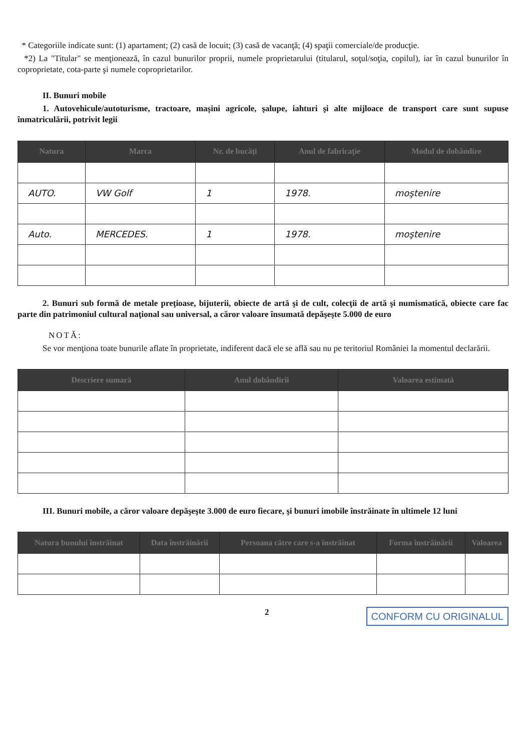* Categoriile indicate sunt: (1) apartament; (2) casă de locuit; (3) casă de vacanţă; (4) spaţii comerciale/de producţie.
*2) La "Titular" se menţionează, în cazul bunurilor proprii, numele proprietarului (titularul, soţul/soţia, copilul), iar în cazul bunurilor în coproprietate, cota-parte şi numele coproprietarilor.
II. Bunuri mobile
1. Autovehicule/autoturisme, tractoare, maşini agricole, şalupe, iahturi şi alte mijloace de transport care sunt supuse înmatriculării, potrivit legii
| Natura | Marca | Nr. de bucăţi | Anul de fabricaţie | Modul de dobândire |
| --- | --- | --- | --- | --- |
| AUTO. | VW Golf | 1 | 1978. | moştenire |
| Auto. | MERCEDES. | 1 | 1978. | moştenire |
2. Bunuri sub formă de metale preţioase, bijuterii, obiecte de artă şi de cult, colecţii de artă şi numismatică, obiecte care fac parte din patrimoniul cultural naţional sau universal, a căror valoare însumată depăşeşte 5.000 de euro
NOTĂ:
Se vor menţiona toate bunurile aflate în proprietate, indiferent dacă ele se află sau nu pe teritoriul României la momentul declarării.
| Descriere sumară | Anul dobândirii | Valoarea estimată |
| --- | --- | --- |
III. Bunuri mobile, a căror valoare depăşeşte 3.000 de euro fiecare, şi bunuri imobile înstrăinate în ultimele 12 luni
| Natura bunului înstrăinat | Data înstrăinării | Persoana către care s-a înstrăinat | Forma înstrăinării | Valoarea |
| --- | --- | --- | --- | --- |
2 CONFORM CU ORIGINALUL